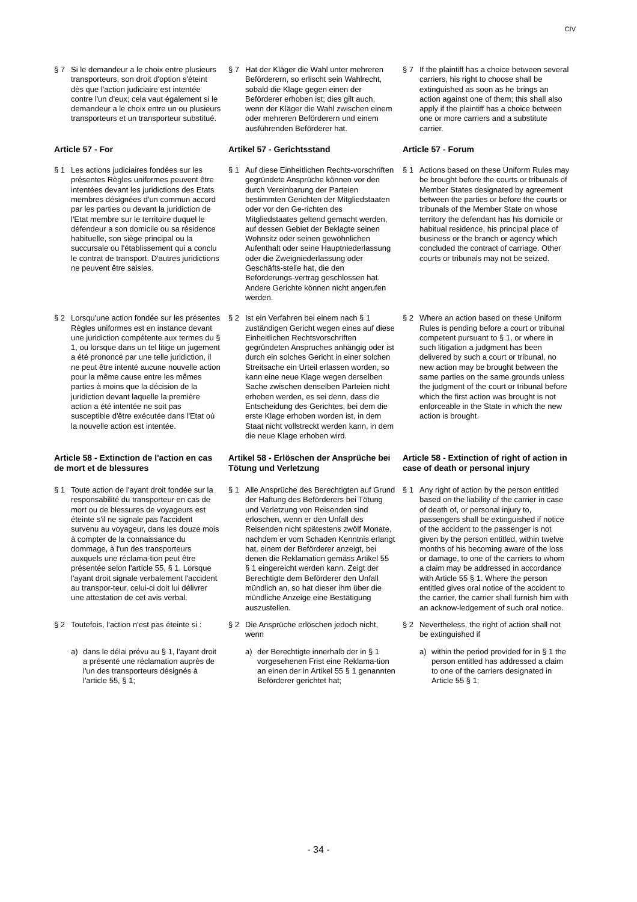CIV
§ 7 Si le demandeur a le choix entre plusieurs transporteurs, son droit d'option s'éteint dès que l'action judiciaire est intentée contre l'un d'eux; cela vaut également si le demandeur a le choix entre un ou plusieurs transporteurs et un transporteur substitué.
§ 7 Hat der Kläger die Wahl unter mehreren Beförderern, so erlischt sein Wahlrecht, sobald die Klage gegen einen der Beförderer erhoben ist; dies gilt auch, wenn der Kläger die Wahl zwischen einem oder mehreren Beförderern und einem ausführenden Beförderer hat.
§ 7 If the plaintiff has a choice between several carriers, his right to choose shall be extinguished as soon as he brings an action against one of them; this shall also apply if the plaintiff has a choice between one or more carriers and a substitute carrier.
Article 57 - For Artikel 57 - Gerichtsstand Article 57 - Forum
§ 1 Les actions judiciaires fondées sur les présentes Règles uniformes peuvent être intentées devant les juridictions des Etats membres désignées d'un commun accord par les parties ou devant la juridiction de l'Etat membre sur le territoire duquel le défendeur a son domicile ou sa résidence habituelle, son siège principal ou la succursale ou l'établissement qui a conclu le contrat de transport. D'autres juridictions ne peuvent être saisies.
§ 1 Auf diese Einheitlichen Rechts-vorschriften gegründete Ansprüche können vor den durch Vereinbarung der Parteien bestimmten Gerichten der Mitgliedstaaten oder vor den Ge-richten des Mitgliedstaates geltend gemacht werden, auf dessen Gebiet der Beklagte seinen Wohnsitz oder seinen gewöhnlichen Aufenthalt oder seine Hauptniederlassung oder die Zweigniederlassung oder Geschäfts-stelle hat, die den Beförderungs-vertrag geschlossen hat. Andere Gerichte können nicht angerufen werden.
§ 1 Actions based on these Uniform Rules may be brought before the courts or tribunals of Member States designated by agreement between the parties or before the courts or tribunals of the Member State on whose territory the defendant has his domicile or habitual residence, his principal place of business or the branch or agency which concluded the contract of carriage. Other courts or tribunals may not be seized.
§ 2 Lorsqu'une action fondée sur les présentes Règles uniformes est en instance devant une juridiction compétente aux termes du § 1, ou lorsque dans un tel litige un jugement a été prononcé par une telle juridiction, il ne peut être intenté aucune nouvelle action pour la même cause entre les mêmes parties à moins que la décision de la juridiction devant laquelle la première action a été intentée ne soit pas susceptible d'être exécutée dans l'Etat où la nouvelle action est intentée.
§ 2 Ist ein Verfahren bei einem nach § 1 zuständigen Gericht wegen eines auf diese Einheitlichen Rechtsvorschriften gegründeten Anspruches anhängig oder ist durch ein solches Gericht in einer solchen Streitsache ein Urteil erlassen worden, so kann eine neue Klage wegen derselben Sache zwischen denselben Parteien nicht erhoben werden, es sei denn, dass die Entscheidung des Gerichtes, bei dem die erste Klage erhoben worden ist, in dem Staat nicht vollstreckt werden kann, in dem die neue Klage erhoben wird.
§ 2 Where an action based on these Uniform Rules is pending before a court or tribunal competent pursuant to § 1, or where in such litigation a judgment has been delivered by such a court or tribunal, no new action may be brought between the same parties on the same grounds unless the judgment of the court or tribunal before which the first action was brought is not enforceable in the State in which the new action is brought.
Article 58 - Extinction de l'action en cas de mort et de blessures
Artikel 58 - Erlöschen der Ansprüche bei Tötung und Verletzung
Article 58 - Extinction of right of action in case of death or personal injury
§ 1 Toute action de l'ayant droit fondée sur la responsabilité du transporteur en cas de mort ou de blessures de voyageurs est éteinte s'il ne signale pas l'accident survenu au voyageur, dans les douze mois à compter de la connaissance du dommage, à l'un des transporteurs auxquels une réclama-tion peut être présentée selon l'article 55, § 1. Lorsque l'ayant droit signale verbalement l'accident au transpor-teur, celui-ci doit lui délivrer une attestation de cet avis verbal.
§ 1 Alle Ansprüche des Berechtigten auf Grund der Haftung des Beförderers bei Tötung und Verletzung von Reisenden sind erloschen, wenn er den Unfall des Reisenden nicht spätestens zwölf Monate, nachdem er vom Schaden Kenntnis erlangt hat, einem der Beförderer anzeigt, bei denen die Reklamation gemäss Artikel 55 § 1 eingereicht werden kann. Zeigt der Berechtigte dem Beförderer den Unfall mündlich an, so hat dieser ihm über die mündliche Anzeige eine Bestätigung auszustellen.
§ 1 Any right of action by the person entitled based on the liability of the carrier in case of death of, or personal injury to, passengers shall be extinguished if notice of the accident to the passenger is not given by the person entitled, within twelve months of his becoming aware of the loss or damage, to one of the carriers to whom a claim may be addressed in accordance with Article 55 § 1. Where the person entitled gives oral notice of the accident to the carrier, the carrier shall furnish him with an acknow-ledgement of such oral notice.
§ 2 Toutefois, l'action n'est pas éteinte si :
§ 2 Die Ansprüche erlöschen jedoch nicht, wenn
§ 2 Nevertheless, the right of action shall not be extinguished if
a) dans le délai prévu au § 1, l'ayant droit a présenté une réclamation auprès de l'un des transporteurs désignés à l'article 55, § 1;
a) der Berechtigte innerhalb der in § 1 vorgesehenen Frist eine Reklama-tion an einen der in Artikel 55 § 1 genannten Beförderer gerichtet hat;
a) within the period provided for in § 1 the person entitled has addressed a claim to one of the carriers designated in Article 55 § 1;
- 34 -